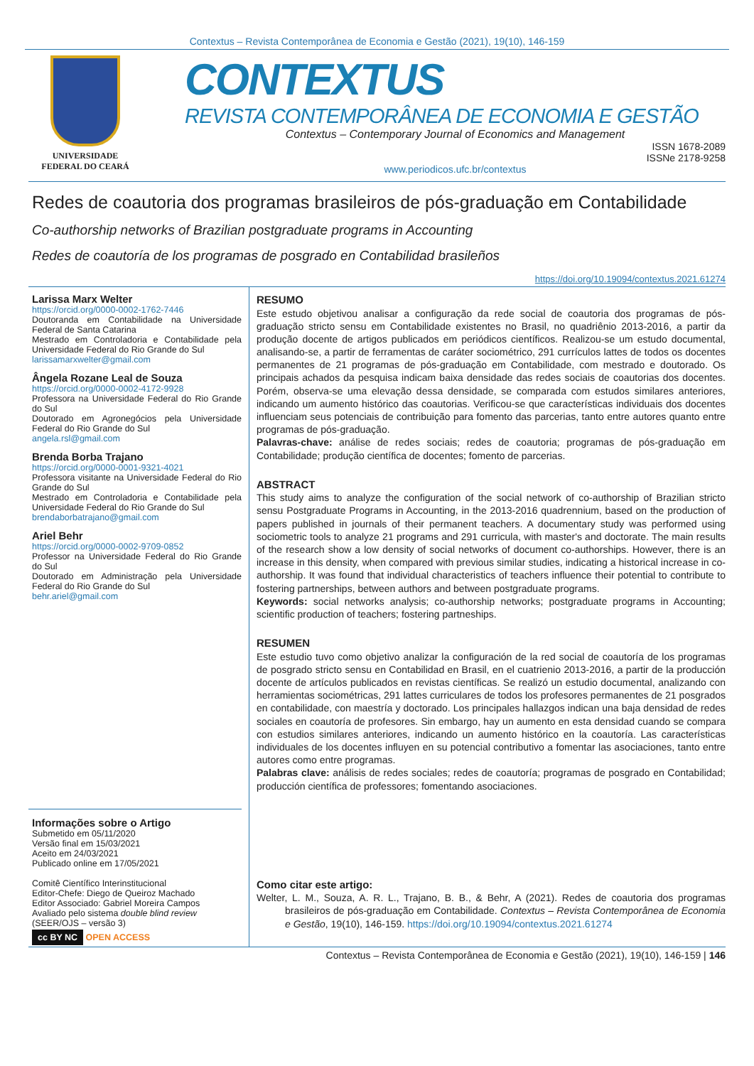Contextus – Revista Contemporânea de Economia e Gestão (2021), 19(10), 146-159
UNIVERSIDADE
FEDERAL DO CEARÁ
CONTEXTUS
REVISTA CONTEMPORÂNEA DE ECONOMIA E GESTÃO
Contextus – Contemporary Journal of Economics and Management
ISSN 1678-2089
ISSNe 2178-9258
www.periodicos.ufc.br/contextus
Redes de coautoria dos programas brasileiros de pós-graduação em Contabilidade
Co-authorship networks of Brazilian postgraduate programs in Accounting
Redes de coautoría de los programas de posgrado en Contabilidad brasileños
https://doi.org/10.19094/contextus.2021.61274
Larissa Marx Welter
https://orcid.org/0000-0002-1762-7446
Doutoranda em Contabilidade na Universidade Federal de Santa Catarina
Mestrado em Controladoria e Contabilidade pela Universidade Federal do Rio Grande do Sul
larissamarxwelter@gmail.com
Ângela Rozane Leal de Souza
https://orcid.org/0000-0002-4172-9928
Professora na Universidade Federal do Rio Grande do Sul
Doutorado em Agronegócios pela Universidade Federal do Rio Grande do Sul
angela.rsl@gmail.com
Brenda Borba Trajano
https://orcid.org/0000-0001-9321-4021
Professora visitante na Universidade Federal do Rio Grande do Sul
Mestrado em Controladoria e Contabilidade pela Universidade Federal do Rio Grande do Sul
brendaborbatrajano@gmail.com
Ariel Behr
https://orcid.org/0000-0002-9709-0852
Professor na Universidade Federal do Rio Grande do Sul
Doutorado em Administração pela Universidade Federal do Rio Grande do Sul
behr.ariel@gmail.com
Informações sobre o Artigo
Submetido em 05/11/2020
Versão final em 15/03/2021
Aceito em 24/03/2021
Publicado online em 17/05/2021
Comitê Científico Interinstitucional
Editor-Chefe: Diego de Queiroz Machado
Editor Associado: Gabriel Moreira Campos
Avaliado pelo sistema double blind review
(SEER/OJS – versão 3)
cc BY NC OPEN ACCESS
RESUMO
Este estudo objetivou analisar a configuração da rede social de coautoria dos programas de pós-graduação stricto sensu em Contabilidade existentes no Brasil, no quadriênio 2013-2016, a partir da produção docente de artigos publicados em periódicos científicos. Realizou-se um estudo documental, analisando-se, a partir de ferramentas de caráter sociométrico, 291 currículos lattes de todos os docentes permanentes de 21 programas de pós-graduação em Contabilidade, com mestrado e doutorado. Os principais achados da pesquisa indicam baixa densidade das redes sociais de coautorias dos docentes. Porém, observa-se uma elevação dessa densidade, se comparada com estudos similares anteriores, indicando um aumento histórico das coautorias. Verificou-se que características individuais dos docentes influenciam seus potenciais de contribuição para fomento das parcerias, tanto entre autores quanto entre programas de pós-graduação.
Palavras-chave: análise de redes sociais; redes de coautoria; programas de pós-graduação em Contabilidade; produção científica de docentes; fomento de parcerias.
ABSTRACT
This study aims to analyze the configuration of the social network of co-authorship of Brazilian stricto sensu Postgraduate Programs in Accounting, in the 2013-2016 quadrennium, based on the production of papers published in journals of their permanent teachers. A documentary study was performed using sociometric tools to analyze 21 programs and 291 curricula, with master's and doctorate. The main results of the research show a low density of social networks of document co-authorships. However, there is an increase in this density, when compared with previous similar studies, indicating a historical increase in co-authorship. It was found that individual characteristics of teachers influence their potential to contribute to fostering partnerships, between authors and between postgraduate programs.
Keywords: social networks analysis; co-authorship networks; postgraduate programs in Accounting; scientific production of teachers; fostering partneships.
RESUMEN
Este estudio tuvo como objetivo analizar la configuración de la red social de coautoría de los programas de posgrado stricto sensu en Contabilidad en Brasil, en el cuatrienio 2013-2016, a partir de la producción docente de artículos publicados en revistas científicas. Se realizó un estudio documental, analizando con herramientas sociométricas, 291 lattes curriculares de todos los profesores permanentes de 21 posgrados en contabilidade, con maestría y doctorado. Los principales hallazgos indican una baja densidad de redes sociales en coautoría de profesores. Sin embargo, hay un aumento en esta densidad cuando se compara con estudios similares anteriores, indicando un aumento histórico en la coautoría. Las características individuales de los docentes influyen en su potencial contributivo a fomentar las asociaciones, tanto entre autores como entre programas.
Palabras clave: análisis de redes sociales; redes de coautoría; programas de posgrado en Contabilidad; producción científica de professores; fomentando asociaciones.
Como citar este artigo:
Welter, L. M., Souza, A. R. L., Trajano, B. B., & Behr, A (2021). Redes de coautoria dos programas brasileiros de pós-graduação em Contabilidade. Contextus – Revista Contemporânea de Economia e Gestão, 19(10), 146-159. https://doi.org/10.19094/contextus.2021.61274
Contextus – Revista Contemporânea de Economia e Gestão (2021), 19(10), 146-159 | 146